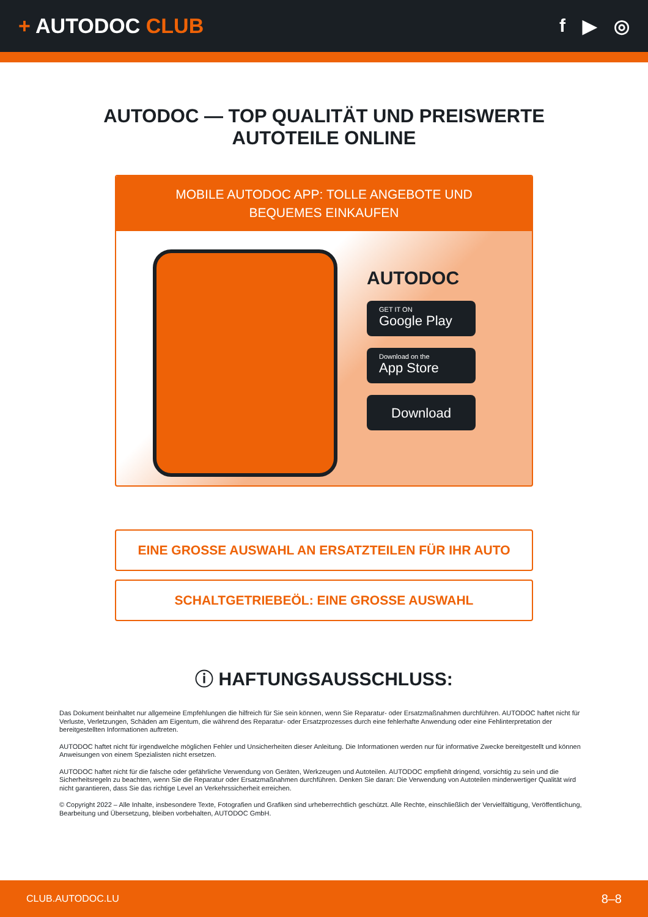+ AUTODOC CLUB f ▶ ◎
AUTODOC — TOP QUALITÄT UND PREISWERTE
AUTOTEILE ONLINE
MOBILE AUTODOC APP: TOLLE ANGEBOTE UND BEQUEMES EINKAUFEN
AUTODOC
GET IT ON
Google Play
Download on the
App Store
Download
EINE GROSSE AUSWAHL AN ERSATZTEILEN FÜR IHR AUTO
SCHALTGETRIEBEÖL: EINE GROSSE AUSWAHL
ⓘ HAFTUNGSAUSSCHLUSS:
Das Dokument beinhaltet nur allgemeine Empfehlungen die hilfreich für Sie sein können, wenn Sie Reparatur- oder Ersatzmaßnahmen durchführen. AUTODOC haftet nicht für Verluste, Verletzungen, Schäden am Eigentum, die während des Reparatur- oder Ersatzprozesses durch eine fehlerhafte Anwendung oder eine Fehlinterpretation der bereitgestellten Informationen auftreten.
AUTODOC haftet nicht für irgendwelche möglichen Fehler und Unsicherheiten dieser Anleitung. Die Informationen werden nur für informative Zwecke bereitgestellt und können Anweisungen von einem Spezialisten nicht ersetzen.
AUTODOC haftet nicht für die falsche oder gefährliche Verwendung von Geräten, Werkzeugen und Autoteilen. AUTODOC empfiehlt dringend, vorsichtig zu sein und die Sicherheitsregeln zu beachten, wenn Sie die Reparatur oder Ersatzmaßnahmen durchführen. Denken Sie daran: Die Verwendung von Autoteilen minderwertiger Qualität wird nicht garantieren, dass Sie das richtige Level an Verkehrssicherheit erreichen.
© Copyright 2022 – Alle Inhalte, insbesondere Texte, Fotografien und Grafiken sind urheberrechtlich geschützt. Alle Rechte, einschließlich der Vervielfältigung, Veröffentlichung, Bearbeitung und Übersetzung, bleiben vorbehalten, AUTODOC GmbH.
CLUB.AUTODOC.LU 8–8